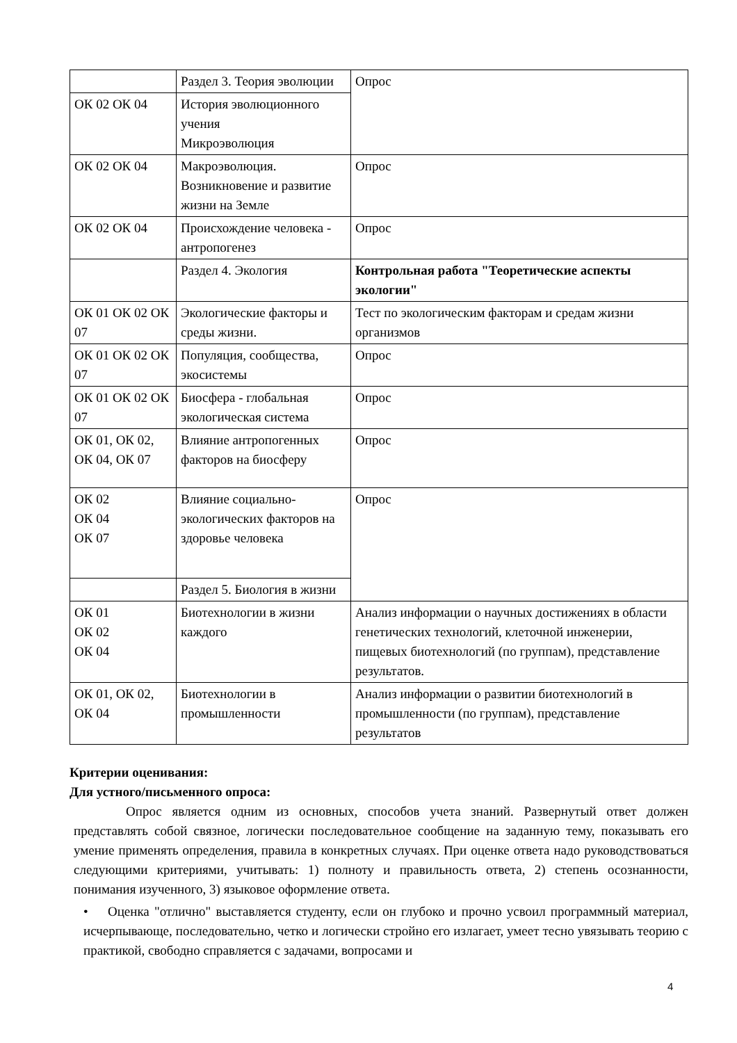| | Раздел 3. Теория эволюции | Опрос |
| ОК 02 ОК 04 | История эволюционного учения Микроэволюция | |
| ОК 02 ОК 04 | Макроэволюция. Возникновение и развитие жизни на Земле | Опрос |
| ОК 02 ОК 04 | Происхождение человека - антропогенез | Опрос |
| | Раздел 4. Экология | Контрольная работа "Теоретические аспекты экологии" |
| ОК 01 ОК 02 ОК 07 | Экологические факторы и среды жизни. | Тест по экологическим факторам и средам жизни организмов |
| ОК 01 ОК 02 ОК 07 | Популяция, сообщества, экосистемы | Опрос |
| ОК 01 ОК 02 ОК 07 | Биосфера - глобальная экологическая система | Опрос |
| ОК 01, ОК 02, ОК 04, ОК 07 | Влияние антропогенных факторов на биосферу | Опрос |
| ОК 02 ОК 04 ОК 07 | Влияние социально-экологических факторов на здоровье человека | Опрос |
| | Раздел 5. Биология в жизни | |
| ОК 01 ОК 02 ОК 04 | Биотехнологии в жизни каждого | Анализ информации о научных достижениях в области генетических технологий, клеточной инженерии, пищевых биотехнологий (по группам), представление результатов. |
| ОК 01, ОК 02, ОК 04 | Биотехнологии в промышленности | Анализ информации о развитии биотехнологий в промышленности (по группам), представление результатов |
Критерии оценивания:
Для устного/письменного опроса:
Опрос является одним из основных, способов учета знаний. Развернутый ответ должен представлять собой связное, логически последовательное сообщение на заданную тему, показывать его умение применять определения, правила в конкретных случаях. При оценке ответа надо руководствоваться следующими критериями, учитывать: 1) полноту и правильность ответа, 2) степень осознанности, понимания изученного, 3) языковое оформление ответа.
• Оценка "отлично" выставляется студенту, если он глубоко и прочно усвоил программный материал, исчерпывающе, последовательно, четко и логически стройно его излагает, умеет тесно увязывать теорию с практикой, свободно справляется с задачами, вопросами и
4